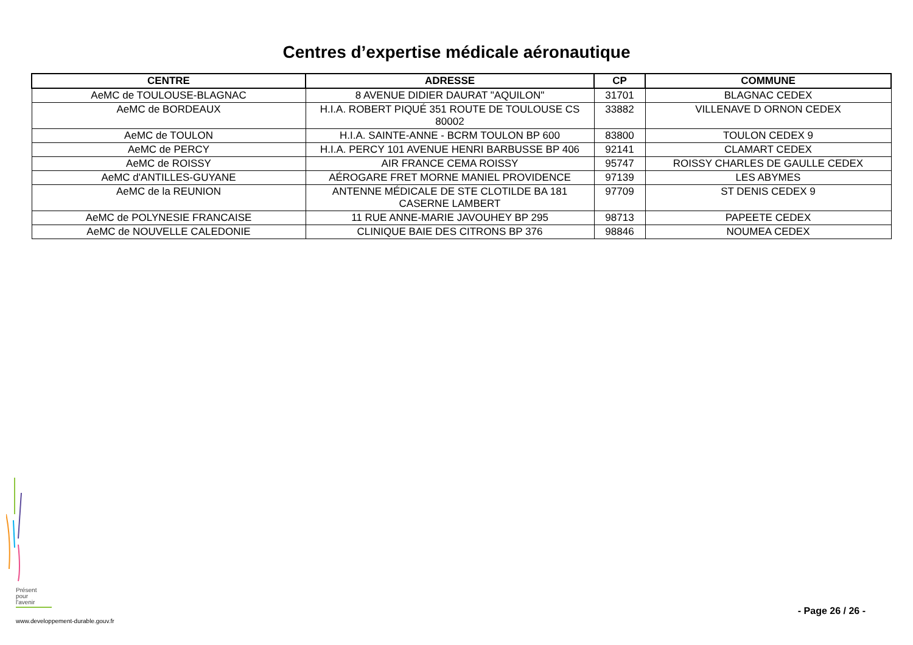Centres d’expertise médicale aéronautique
| CENTRE | ADRESSE | CP | COMMUNE |
| --- | --- | --- | --- |
| AeMC de TOULOUSE-BLAGNAC | 8 AVENUE DIDIER DAURAT "AQUILON" | 31701 | BLAGNAC CEDEX |
| AeMC de BORDEAUX | H.I.A. ROBERT PIQUÉ 351 ROUTE DE TOULOUSE CS 80002 | 33882 | VILLENAVE D ORNON CEDEX |
| AeMC de TOULON | H.I.A. SAINTE-ANNE - BCRM TOULON BP 600 | 83800 | TOULON CEDEX 9 |
| AeMC de PERCY | H.I.A. PERCY 101 AVENUE HENRI BARBUSSE BP 406 | 92141 | CLAMART CEDEX |
| AeMC de ROISSY | AIR FRANCE CEMA ROISSY | 95747 | ROISSY CHARLES DE GAULLE CEDEX |
| AeMC d'ANTILLES-GUYANE | AÉROGARE FRET MORNE MANIEL PROVIDENCE | 97139 | LES ABYMES |
| AeMC de la REUNION | ANTENNE MÉDICALE DE STE CLOTILDE BA 181 CASERNE LAMBERT | 97709 | ST DENIS CEDEX 9 |
| AeMC de POLYNESIE FRANCAISE | 11 RUE ANNE-MARIE JAVOUHEY BP 295 | 98713 | PAPEETE CEDEX |
| AeMC de NOUVELLE CALEDONIE | CLINIQUE BAIE DES CITRONS BP 376 | 98846 | NOUMEA CEDEX |
Présent
pour
l'avenir
www.developpement-durable.gouv.fr
- Page 26 / 26 -